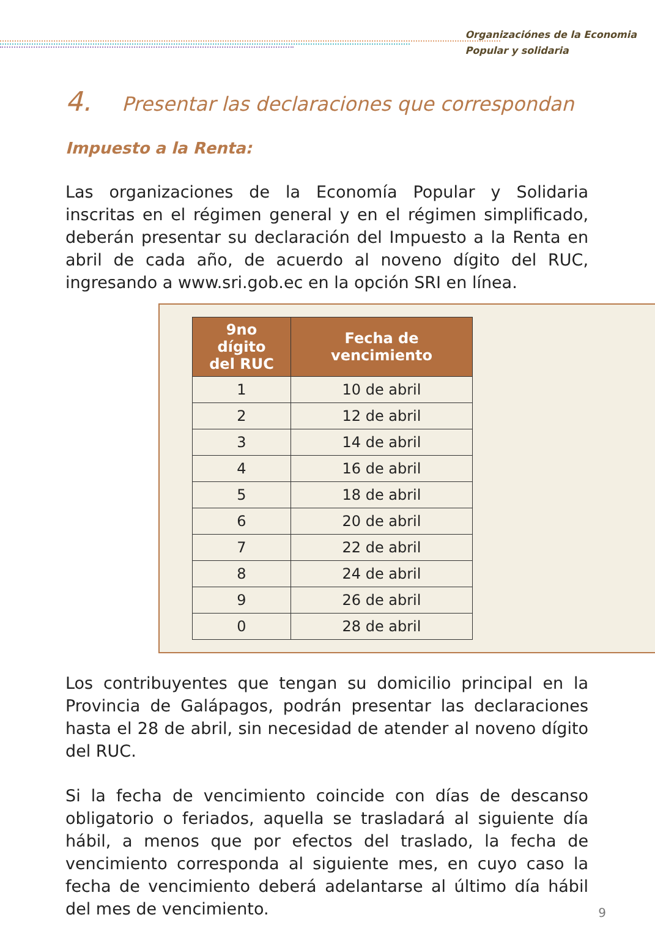Organizaciónes de la Economia
Popular y solidaria
4. Presentar las declaraciones que correspondan
Impuesto a la Renta:
Las organizaciones de la Economía Popular y Solidaria inscritas en el régimen general y en el régimen simplificado, deberán presentar su declaración del Impuesto a la Renta en abril de cada año, de acuerdo al noveno dígito del RUC, ingresando a www.sri.gob.ec en la opción SRI en línea.
| 9no dígito del RUC | Fecha de vencimiento |
| --- | --- |
| 1 | 10 de abril |
| 2 | 12 de abril |
| 3 | 14 de abril |
| 4 | 16 de abril |
| 5 | 18 de abril |
| 6 | 20 de abril |
| 7 | 22 de abril |
| 8 | 24 de abril |
| 9 | 26 de abril |
| 0 | 28 de abril |
Los contribuyentes que tengan su domicilio principal en la Provincia de Galápagos, podrán presentar las declaraciones hasta el 28 de abril, sin necesidad de atender al noveno dígito del RUC.
Si la fecha de vencimiento coincide con días de descanso obligatorio o feriados, aquella se trasladará al siguiente día hábil, a menos que por efectos del traslado, la fecha de vencimiento corresponda al siguiente mes, en cuyo caso la fecha de vencimiento deberá adelantarse al último día hábil del mes de vencimiento.
9